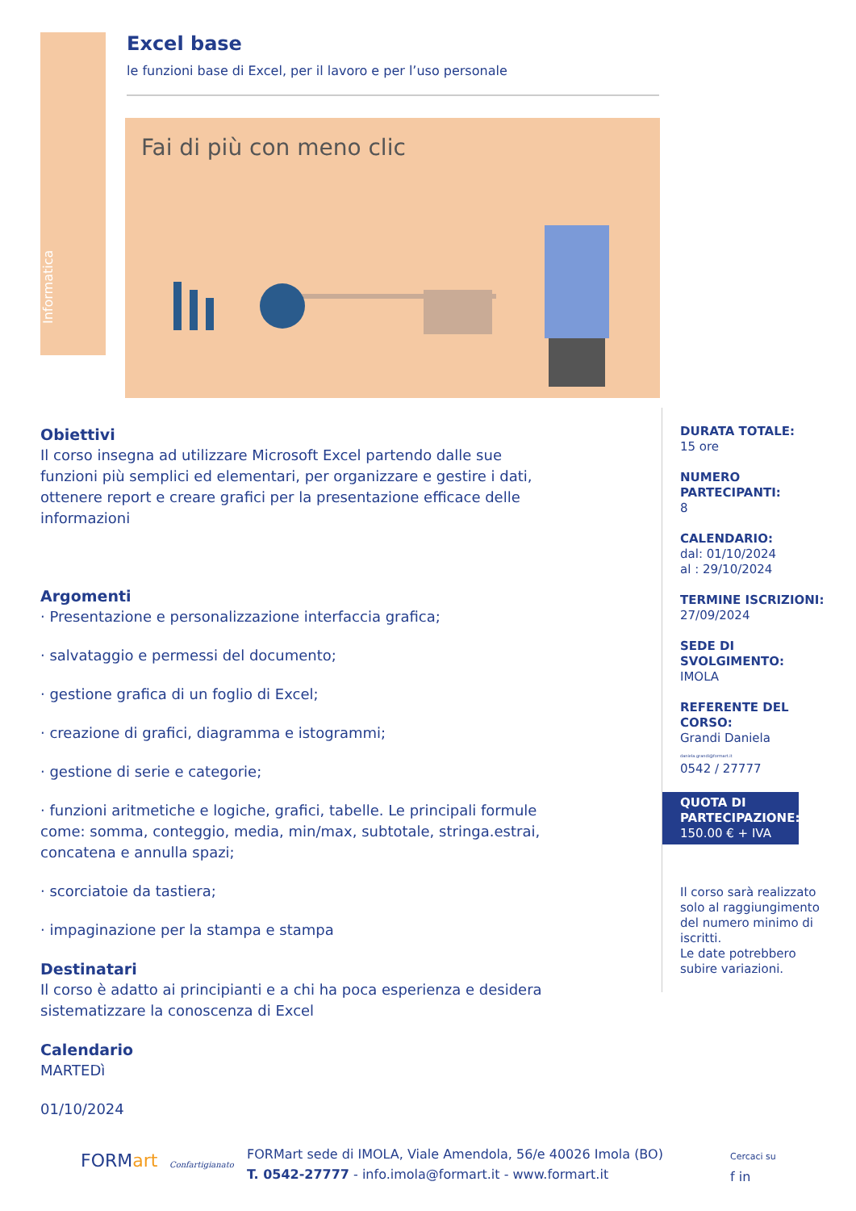Informatica
Excel base
le funzioni base di Excel, per il lavoro e per l’uso personale
Fai di più con meno clic
Obiettivi
Il corso insegna ad utilizzare Microsoft Excel partendo dalle sue funzioni più semplici ed elementari, per organizzare e gestire i dati, ottenere report e creare grafici per la presentazione efficace delle informazioni
Argomenti
· Presentazione e personalizzazione interfaccia grafica;
· salvataggio e permessi del documento;
· gestione grafica di un foglio di Excel;
· creazione di grafici, diagramma e istogrammi;
· gestione di serie e categorie;
· funzioni aritmetiche e logiche, grafici, tabelle. Le principali formule come: somma, conteggio, media, min/max, subtotale, stringa.estrai, concatena e annulla spazi;
· scorciatoie da tastiera;
· impaginazione per la stampa e stampa
Destinatari
Il corso è adatto ai principianti e a chi ha poca esperienza e desidera sistematizzare la conoscenza di Excel
Calendario
MARTEDì
01/10/2024
DURATA TOTALE:
15 ore
NUMERO PARTECIPANTI:
8
CALENDARIO:
dal: 01/10/2024
al : 29/10/2024
TERMINE ISCRIZIONI:
27/09/2024
SEDE DI SVOLGIMENTO:
IMOLA
REFERENTE DEL CORSO:
Grandi Daniela
daniela.grandi@formart.it
0542 / 27777
QUOTA DI PARTECIPAZIONE:
150.00 € + IVA
Il corso sarà realizzato solo al raggiungimento del numero minimo di iscritti.
Le date potrebbero subire variazioni.
FORMart Confartigianato
FORMart sede di IMOLA, Viale Amendola, 56/e 40026 Imola (BO)
T. 0542-27777 - info.imola@formart.it - www.formart.it
Cercaci su
f in